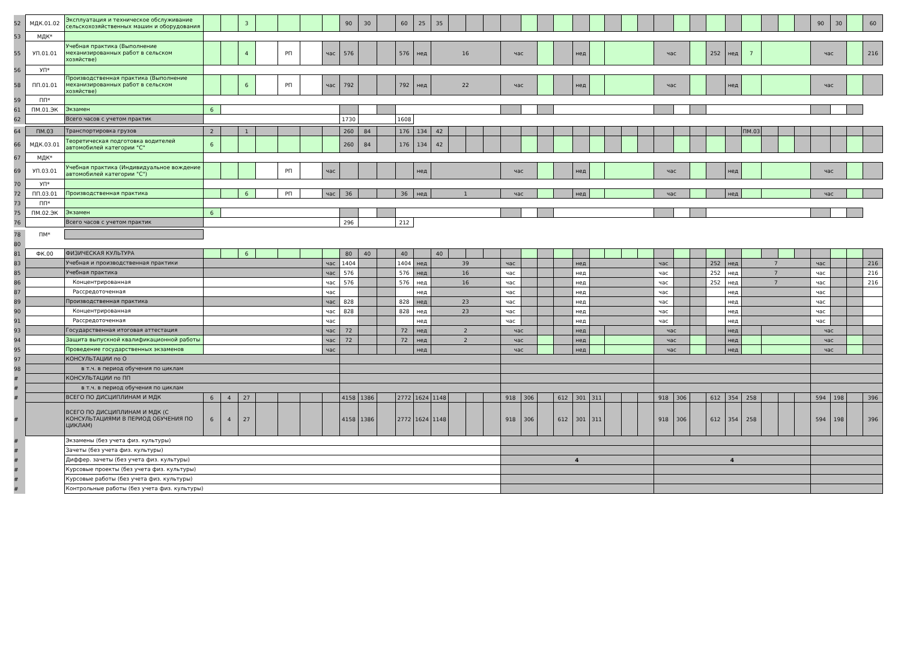| 52 | МДК.01.02 | Эксплуатация и техническое обслуживание сельскохозяйственных машин и оборудования | | | 3 | | | | | 90 | 30 | | 60 | 25 | 35 | | | | | | | | | | | | | | | | | | | | | | 90 | 30 | | 60 |
| 53 | МДК* | | | | | | | | | | | | | | | | | | | | | | | | | | | | | | | | | | | | | | | |
| 55 | УП.01.01 | Учебная практика (Выполнение механизированных работ в сельском хозяйстве) | | | 4 | | РП | | час | 576 | | | 576 | нед | 16 | | | | час | | | | нед | | | | | час | | | 252 | нед | 7 | | | | час | | | 216 |
| 56 | УП* | | | | | | | | | | | | | | | | | | | | | | | | | | | | | | | | | | | | | | | |
| 58 | ПП.01.01 | Производственная практика (Выполнение механизированных работ в сельском хозяйстве) | | | 6 | | РП | | час | 792 | | | 792 | нед | 22 | | | | час | | | | нед | | | | | час | | | | нед | | | | | час | | | |
| 59 | ПП* | | | | | | | | | | | | | | | | | | | | | | | | | | | | | | | | | | | | | | | |
| 61 | ПМ.01.ЭК | Экзамен | 6 | | | | | | | | | | | | | | | | | | | | | | | | | | | | | | | | | | | | | |
| 62 | | Всего часов с учетом практик | | | | | | | | 1730 | | | 1608 | | | | | | | | | | | | | | | | | | | | | | | | | | | |
| 64 | ПМ.03 | Транспортировка грузов | 2 | | 1 | | | | | 260 | 84 | | 176 | 134 | 42 | | | | | | | | | | | | | | | | | | ПМ.03 | | | | | | | |
| 66 | МДК.03.01 | Теоретическая подготовка водителей автомобилей категории "С" | 6 | | | | | | | 260 | 84 | | 176 | 134 | 42 | | | | | | | | | | | | | | | | | | | | | | | | | |
| 67 | МДК* | | | | | | | | | | | | | | | | | | | | | | | | | | | | | | | | | | | | | | | |
| 69 | УП.03.01 | Учебная практика (Индивидуальное вождение автомобилей категории "С") | | | | | РП | | час | | | | | нед | | | | | час | | | | нед | | | | | час | | | | нед | | | | | час | | | |
| 70 | УП* | | | | | | | | | | | | | | | | | | | | | | | | | | | | | | | | | | | | | | | |
| 72 | ПП.03.01 | Производственная практика | | | 6 | | РП | | час | 36 | | | 36 | нед | 1 | | | | час | | | | нед | | | | | час | | | | нед | | | | | час | | | |
| 73 | ПП* | | | | | | | | | | | | | | | | | | | | | | | | | | | | | | | | | | | | | | | |
| 75 | ПМ.02.ЭК | Экзамен | 6 | | | | | | | | | | | | | | | | | | | | | | | | | | | | | | | | | | | | | |
| 76 | | Всего часов с учетом практик | | | | | | | | 296 | | | 212 | | | | | | | | | | | | | | | | | | | | | | | | | | | |
| 78 | ПМ* | | | | | | | | | | | | | | | | | | | | | | | | | | | | | | | | | | | | | | | |
| 80 | | | | | | | | | | | | | | | | | | | | | | | | | | | | | | | | | | | | | | | | |
| 81 | ФК.00 | ФИЗИЧЕСКАЯ КУЛЬТУРА | | | 6 | | | | | 80 | 40 | | 40 | | 40 | | | | | | | | | | | | | | | | | | | | | | | | | |
| 83 | | Учебная и производственная практики | | | | | | | час | 1404 | | | 1404 | нед | 39 | | | | час | | | | нед | | | | | час | | | 252 | нед | 7 | | | | час | | | 216 |
| 85 | | Учебная практика | | | | | | | час | 576 | | | 576 | нед | 16 | | | | час | | | | нед | | | | | час | | | 252 | нед | 7 | | | | час | | | 216 |
| 86 | | Концентрированная | | | | | | | час | 576 | | | 576 | нед | 16 | | | | час | | | | нед | | | | | час | | | 252 | нед | 7 | | | | час | | | 216 |
| 87 | | Рассредоточенная | | | | | | | час | | | | | нед | | | | | час | | | | нед | | | | | час | | | | нед | | | | | час | | | |
| 89 | | Производственная практика | | | | | | | час | 828 | | | 828 | нед | 23 | | | | час | | | | нед | | | | | час | | | | нед | | | | | час | | | |
| 90 | | Концентрированная | | | | | | | час | 828 | | | 828 | нед | 23 | | | | час | | | | нед | | | | | час | | | | нед | | | | | час | | | |
| 91 | | Рассредоточенная | | | | | | | час | | | | | нед | | | | | час | | | | нед | | | | | час | | | | нед | | | | | час | | | |
| 93 | | Государственная итоговая аттестация | | | | | | | час | 72 | | | 72 | нед | 2 | | | | час | | | | нед | | | | | час | | | | нед | | | | | час | | | |
| 94 | | Защита выпускной квалификационной работы | | | | | | | час | 72 | | | 72 | нед | 2 | | | | час | | | | нед | | | | | час | | | | нед | | | | | час | | | |
| 95 | | Проведение государственных экзаменов | | | | | | | час | | | | | нед | | | | | час | | | | нед | | | | | час | | | | нед | | | | | час | | | |
| 97 | | КОНСУЛЬТАЦИИ по О | | | | | | | | | | | | | | | | | | | | | | | | | | | | | | | | | | | | | | |
| 98 | | в т.ч. в период обучения по циклам | | | | | | | | | | | | | | | | | | | | | | | | | | | | | | | | | | | | | | |
| # | | КОНСУЛЬТАЦИИ по ПП | | | | | | | | | | | | | | | | | | | | | | | | | | | | | | | | | | | | | | |
| # | | в т.ч. в период обучения по циклам | | | | | | | | | | | | | | | | | | | | | | | | | | | | | | | | | | | | | | |
| # | | ВСЕГО ПО ДИСЦИПЛИНАМ И МДК | 6 | 4 | 27 | | | | | 4158 | 1386 | | 2772 | 1624 | 1148 | | | | 918 | 306 | | 612 | 301 | 311 | | | | 918 | 306 | | 612 | 354 | 258 | | | | 594 | 198 | | 396 |
| # | | ВСЕГО ПО ДИСЦИПЛИНАМ И МДК (С КОНСУЛЬТАЦИЯМИ В ПЕРИОД ОБУЧЕНИЯ ПО ЦИКЛАМ) | 6 | 4 | 27 | | | | | 4158 | 1386 | | 2772 | 1624 | 1148 | | | | 918 | 306 | | 612 | 301 | 311 | | | | 918 | 306 | | 612 | 354 | 258 | | | | 594 | 198 | | 396 |
| # | | Экзамены (без учета физ. культуры) | | | | | | | | | | | | | | | | | | | | | | | | | | | | | | | | | | | | | | |
| # | | Зачеты (без учета физ. культуры) | | | | | | | | | | | | | | | | | | | | | | | | | | | | | | | | | | | | | | |
| # | | Диффер. зачеты (без учета физ. культуры) | | | | | | | | | | | | | | | | | 4 | | | | | | | | | 4 | | | | | | | | | | | | |
| # | | Курсовые проекты (без учета физ. культуры) | | | | | | | | | | | | | | | | | | | | | | | | | | | | | | | | | | | | | | |
| # | | Курсовые работы (без учета физ. культуры) | | | | | | | | | | | | | | | | | | | | | | | | | | | | | | | | | | | | | | |
| # | | Контрольные работы (без учета физ. культуры) | | | | | | | | | | | | | | | | | | | | | | | | | | | | | | | | | | | | | | |